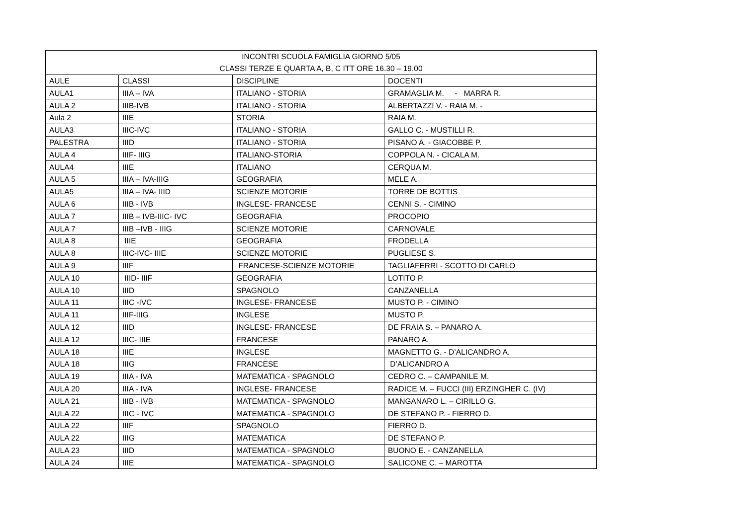| INCONTRI SCUOLA FAMIGLIA GIORNO 5/05 | | | |
| CLASSI TERZE E QUARTA A, B, C ITT ORE 16.30 – 19.00 | | | |
| AULE | CLASSI | DISCIPLINE | DOCENTI |
| AULA1 | IIIA – IVA | ITALIANO - STORIA | GRAMAGLIA M. - MARRA R. |
| AULA 2 | IIIB-IVB | ITALIANO - STORIA | ALBERTAZZI V. - RAIA M. - |
| Aula 2 | IIIE | STORIA | RAIA M. |
| AULA3 | IIIC-IVC | ITALIANO - STORIA | GALLO C. - MUSTILLI R. |
| PALESTRA | IIID | ITALIANO - STORIA | PISANO A. - GIACOBBE P. |
| AULA 4 | IIIF- IIIG | ITALIANO-STORIA | COPPOLA N. - CICALA M. |
| AULA4 | IIIE | ITALIANO | CERQUA M. |
| AULA 5 | IIIA – IVA-IIIG | GEOGRAFIA | MELE A. |
| AULA5 | IIIA – IVA- IIID | SCIENZE MOTORIE | TORRE DE BOTTIS |
| AULA 6 | IIIB - IVB | INGLESE- FRANCESE | CENNI S. - CIMINO |
| AULA 7 | IIIB – IVB-IIIC- IVC | GEOGRAFIA | PROCOPIO |
| AULA 7 | IIIB –IVB - IIIG | SCIENZE MOTORIE | CARNOVALE |
| AULA 8 | IIIE | GEOGRAFIA | FRODELLA |
| AULA 8 | IIIC-IVC- IIIE | SCIENZE MOTORIE | PUGLIESE S. |
| AULA 9 | IIIF | FRANCESE-SCIENZE MOTORIE | TAGLIAFERRI - SCOTTO DI CARLO |
| AULA 10 | IIID- IIIF | GEOGRAFIA | LOTITO P. |
| AULA 10 | IIID | SPAGNOLO | CANZANELLA |
| AULA 11 | IIIC -IVC | INGLESE- FRANCESE | MUSTO P. - CIMINO |
| AULA 11 | IIIF-IIIG | INGLESE | MUSTO P. |
| AULA 12 | IIID | INGLESE- FRANCESE | DE FRAIA S. – PANARO A. |
| AULA 12 | IIIC- IIIE | FRANCESE | PANARO A. |
| AULA 18 | IIIE | INGLESE | MAGNETTO G. - D’ALICANDRO A. |
| AULA 18 | IIIG | FRANCESE | D’ALICANDRO A |
| AULA 19 | IIIA - IVA | MATEMATICA - SPAGNOLO | CEDRO C. – CAMPANILE M. |
| AULA 20 | IIIA - IVA | INGLESE- FRANCESE | RADICE M. – FUCCI (III) ERZINGHER C. (IV) |
| AULA 21 | IIIB - IVB | MATEMATICA - SPAGNOLO | MANGANARO L. – CIRILLO G. |
| AULA 22 | IIIC - IVC | MATEMATICA - SPAGNOLO | DE STEFANO P. - FIERRO D. |
| AULA 22 | IIIF | SPAGNOLO | FIERRO D. |
| AULA 22 | IIIG | MATEMATICA | DE STEFANO P. |
| AULA 23 | IIID | MATEMATICA - SPAGNOLO | BUONO E. - CANZANELLA |
| AULA 24 | IIIE | MATEMATICA - SPAGNOLO | SALICONE C. – MAROTTA |